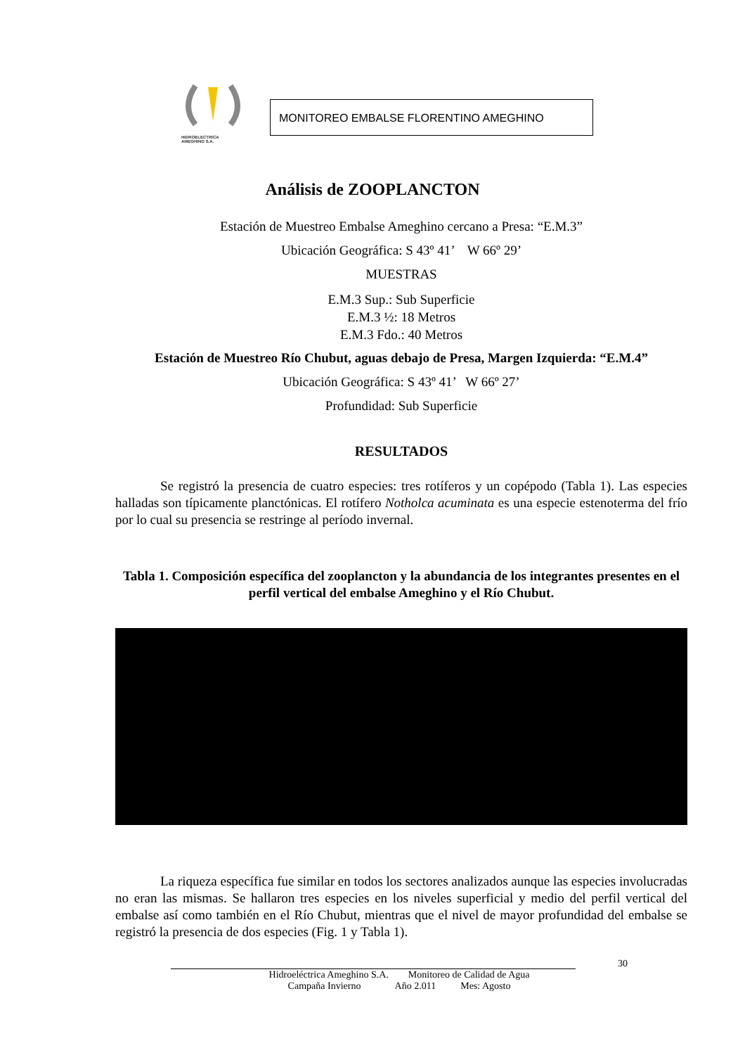HIDROELECTRICA
AMEGHINO S.A.
MONITOREO EMBALSE FLORENTINO AMEGHINO
Análisis de ZOOPLANCTON
Estación de Muestreo Embalse Ameghino cercano a Presa: “E.M.3”
Ubicación Geográfica: S 43º 41’ W 66º 29’
MUESTRAS
E.M.3 Sup.: Sub Superficie
E.M.3 ½: 18 Metros
E.M.3 Fdo.: 40 Metros
Estación de Muestreo Río Chubut, aguas debajo de Presa, Margen Izquierda: “E.M.4”
Ubicación Geográfica: S 43º 41’ W 66º 27’
Profundidad: Sub Superficie
RESULTADOS
Se registró la presencia de cuatro especies: tres rotíferos y un copépodo (Tabla 1). Las especies halladas son típicamente planctónicas. El rotífero Notholca acuminata es una especie estenoterma del frío por lo cual su presencia se restringe al período invernal.
Tabla 1. Composición específica del zooplancton y la abundancia de los integrantes presentes en el perfil vertical del embalse Ameghino y el Río Chubut.
La riqueza específica fue similar en todos los sectores analizados aunque las especies involucradas no eran las mismas. Se hallaron tres especies en los niveles superficial y medio del perfil vertical del embalse así como también en el Río Chubut, mientras que el nivel de mayor profundidad del embalse se registró la presencia de dos especies (Fig. 1 y Tabla 1).
30
Hidroeléctrica Ameghino S.A. Monitoreo de Calidad de Agua
Campaña Invierno Año 2.011 Mes: Agosto